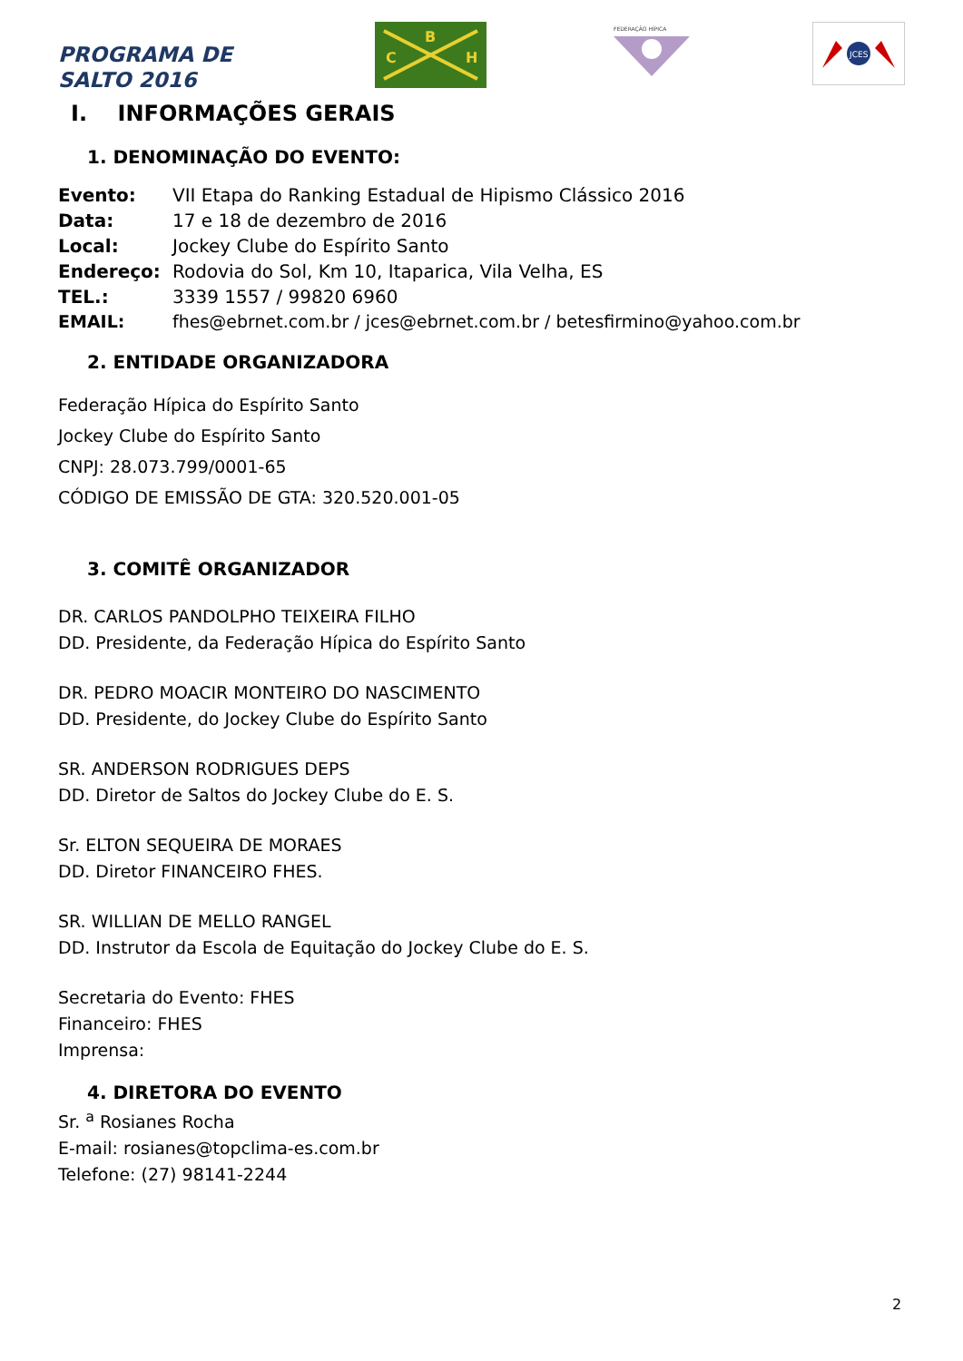PROGRAMA DE
SALTO 2016
B
C
H
FEDERAÇÃO HÍPICA
JCES
I. INFORMAÇÕES GERAIS
1. DENOMINAÇÃO DO EVENTO:
Evento: VII Etapa do Ranking Estadual de Hipismo Clássico 2016
Data: 17 e 18 de dezembro de 2016
Local: Jockey Clube do Espírito Santo
Endereço: Rodovia do Sol, Km 10, Itaparica, Vila Velha, ES
TEL.: 3339 1557 / 99820 6960
EMAIL: fhes@ebrnet.com.br / jces@ebrnet.com.br / betesfirmino@yahoo.com.br
2. ENTIDADE ORGANIZADORA
Federação Hípica do Espírito Santo
Jockey Clube do Espírito Santo
CNPJ: 28.073.799/0001-65
CÓDIGO DE EMISSÃO DE GTA: 320.520.001-05
3. COMITÊ ORGANIZADOR
DR. CARLOS PANDOLPHO TEIXEIRA FILHO
DD. Presidente, da Federação Hípica do Espírito Santo
DR. PEDRO MOACIR MONTEIRO DO NASCIMENTO
DD. Presidente, do Jockey Clube do Espírito Santo
SR. ANDERSON RODRIGUES DEPS
DD. Diretor de Saltos do Jockey Clube do E. S.
Sr. ELTON SEQUEIRA DE MORAES
DD. Diretor FINANCEIRO FHES.
SR. WILLIAN DE MELLO RANGEL
DD. Instrutor da Escola de Equitação do Jockey Clube do E. S.
Secretaria do Evento: FHES
Financeiro: FHES
Imprensa:
4. DIRETORA DO EVENTO
Sr. <sup>a</sup> Rosianes Rocha
E-mail: rosianes@topclima-es.com.br
Telefone: (27) 98141-2244
2